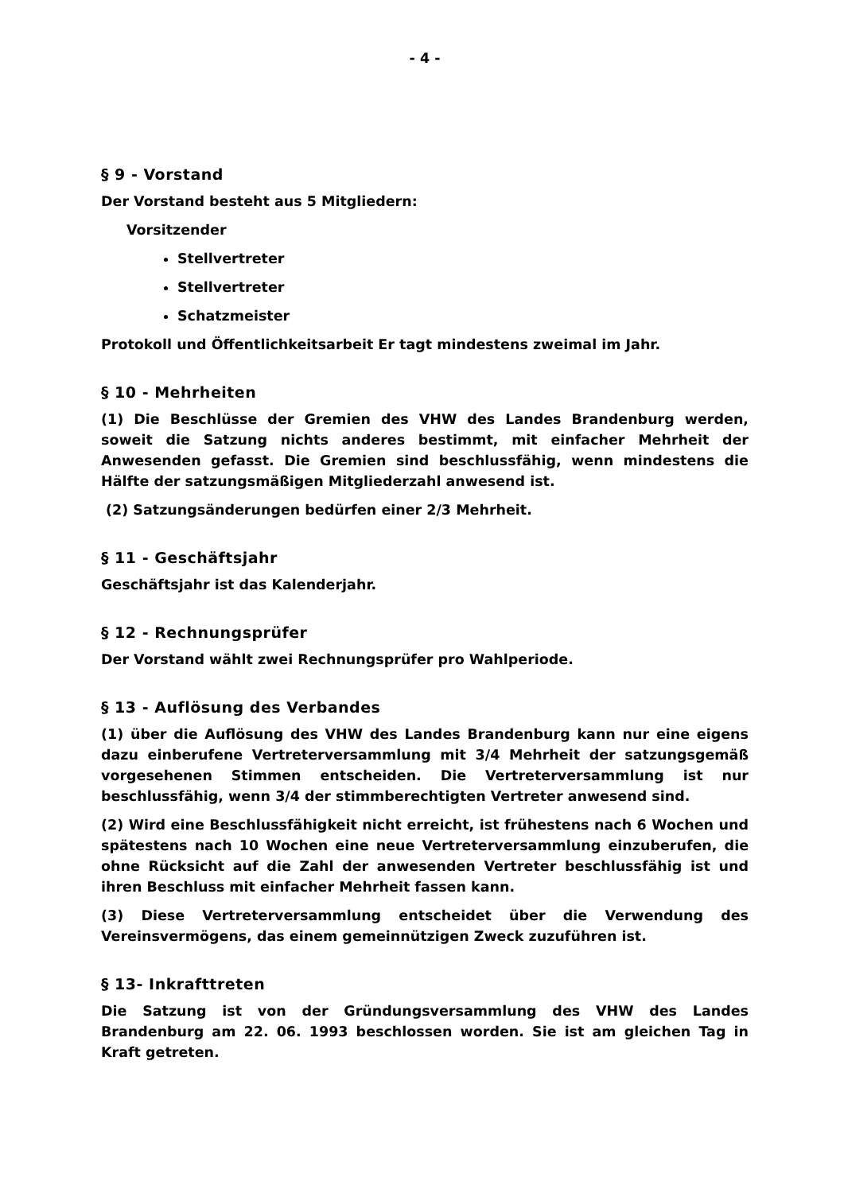- 4 -
§ 9 - Vorstand
Der Vorstand besteht aus 5 Mitgliedern:
Vorsitzender
Stellvertreter
Stellvertreter
Schatzmeister
Protokoll und Öffentlichkeitsarbeit Er tagt mindestens zweimal im Jahr.
§ 10 - Mehrheiten
(1) Die Beschlüsse der Gremien des VHW des Landes Brandenburg werden, soweit die Satzung nichts anderes bestimmt, mit einfacher Mehrheit der Anwesenden gefasst. Die Gremien sind beschlussfähig, wenn mindestens die Hälfte der satzungsmäßigen Mitgliederzahl anwesend ist.
(2) Satzungsänderungen bedürfen einer 2/3 Mehrheit.
§ 11 - Geschäftsjahr
Geschäftsjahr ist das Kalenderjahr.
§ 12 - Rechnungsprüfer
Der Vorstand wählt zwei Rechnungsprüfer pro Wahlperiode.
§ 13 - Auflösung des Verbandes
(1) über die Auflösung des VHW des Landes Brandenburg kann nur eine eigens dazu einberufene Vertreterversammlung mit 3/4 Mehrheit der satzungsgemäß vorgesehenen Stimmen entscheiden. Die Vertreterversammlung ist nur beschlussfähig, wenn 3/4 der stimmberechtigten Vertreter anwesend sind.
(2) Wird eine Beschlussfähigkeit nicht erreicht, ist frühestens nach 6 Wochen und spätestens nach 10 Wochen eine neue Vertreterversammlung einzuberufen, die ohne Rücksicht auf die Zahl der anwesenden Vertreter beschlussfähig ist und ihren Beschluss mit einfacher Mehrheit fassen kann.
(3) Diese Vertreterversammlung entscheidet über die Verwendung des Vereinsvermögens, das einem gemeinnützigen Zweck zuzuführen ist.
§ 13- Inkrafttreten
Die Satzung ist von der Gründungsversammlung des VHW des Landes Brandenburg am 22. 06. 1993 beschlossen worden. Sie ist am gleichen Tag in Kraft getreten.